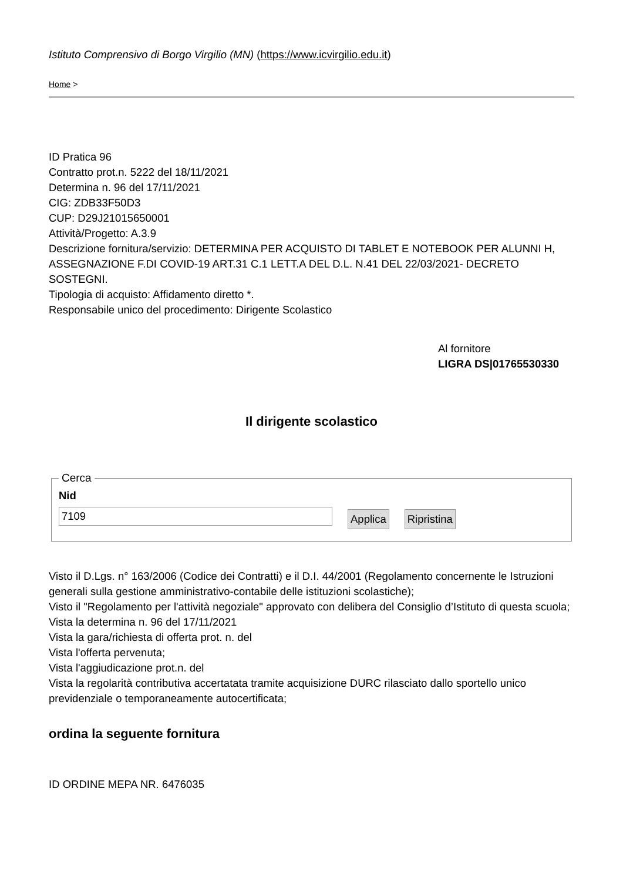Istituto Comprensivo di Borgo Virgilio (MN) (https://www.icvirgilio.edu.it)
Home >
ID Pratica 96
Contratto prot.n. 5222 del 18/11/2021
Determina n. 96 del 17/11/2021
CIG: ZDB33F50D3
CUP: D29J21015650001
Attività/Progetto: A.3.9
Descrizione fornitura/servizio: DETERMINA PER ACQUISTO DI TABLET E NOTEBOOK PER ALUNNI H, ASSEGNAZIONE F.DI COVID-19 ART.31 C.1 LETT.A DEL D.L. N.41 DEL 22/03/2021- DECRETO SOSTEGNI.
Tipologia di acquisto: Affidamento diretto *.
Responsabile unico del procedimento: Dirigente Scolastico
Al fornitore
LIGRA DS|01765530330
Il dirigente scolastico
Cerca Nid
7109
Applica Ripristina
Visto il D.Lgs. n° 163/2006 (Codice dei Contratti) e il D.I. 44/2001 (Regolamento concernente le Istruzioni generali sulla gestione amministrativo-contabile delle istituzioni scolastiche);
Visto il "Regolamento per l'attività negoziale" approvato con delibera del Consiglio d’Istituto di questa scuola;
Vista la determina n. 96 del 17/11/2021
Vista la gara/richiesta di offerta prot. n. del
Vista l'offerta pervenuta;
Vista l'aggiudicazione prot.n. del
Vista la regolarità contributiva accertatata tramite acquisizione DURC rilasciato dallo sportello unico previdenziale o temporaneamente autocertificata;
ordina la seguente fornitura
ID ORDINE MEPA NR. 6476035